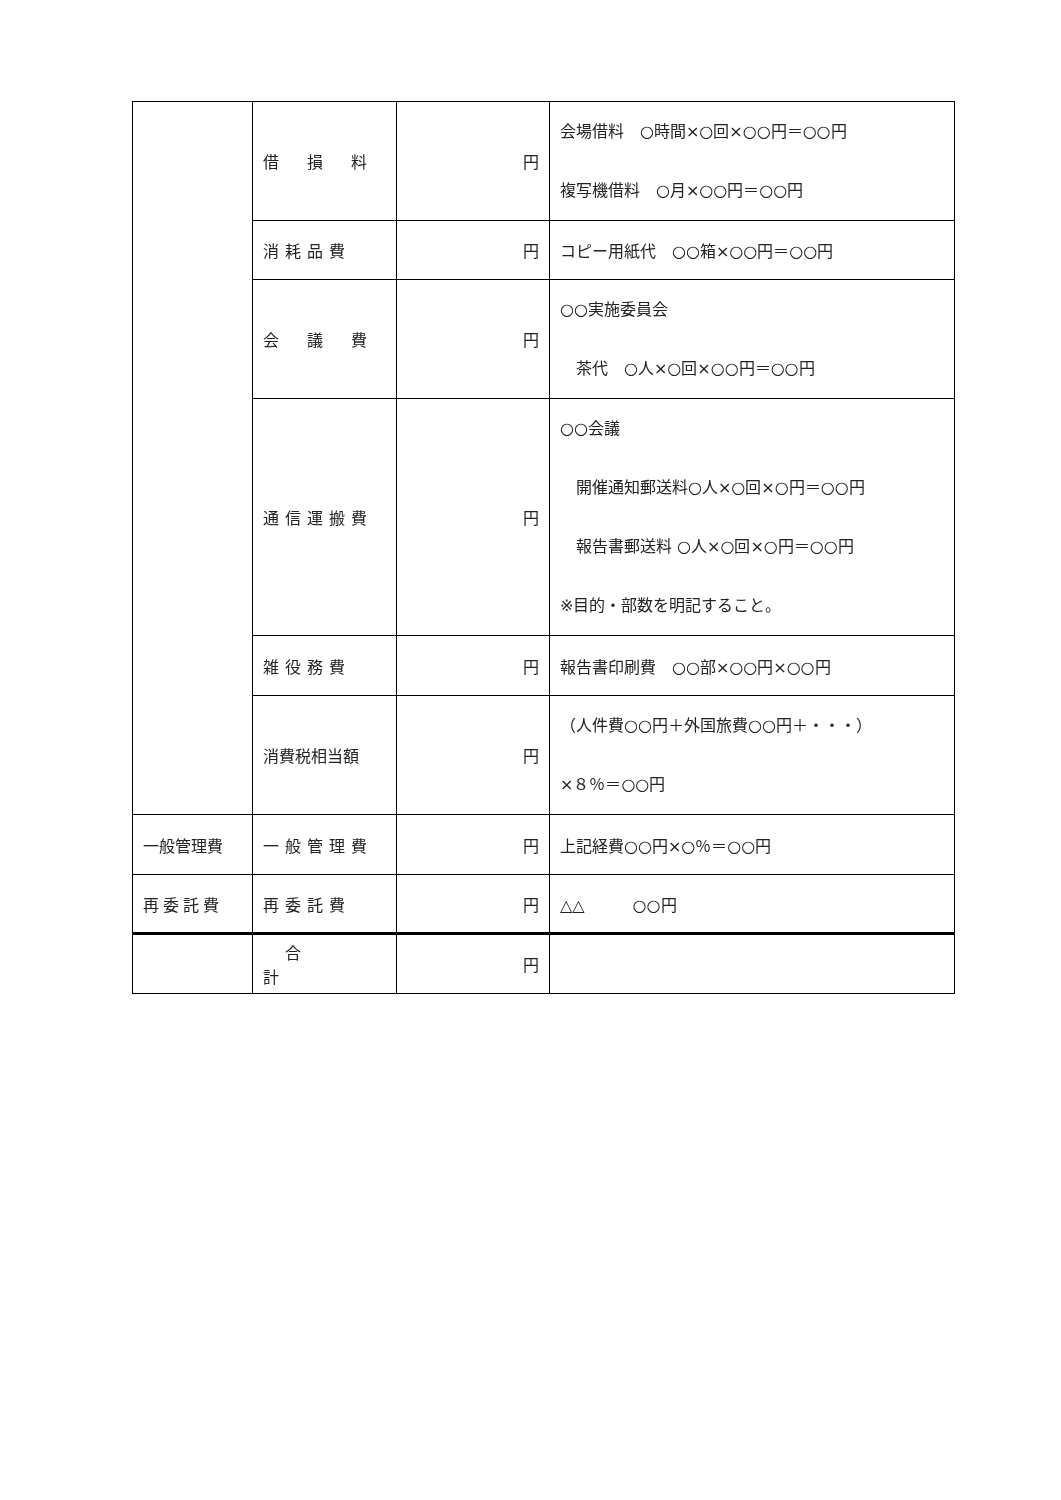| | 借 損 料 | 円 | 会場借料 ○時間×○回×○○円＝○○円 複写機借料 ○月×○○円＝○○円 |
| | 消耗品費 | 円 | コピー用紙代 ○○箱×○○円＝○○円 |
| | 会 議 費 | 円 | ○○実施委員会 茶代 ○人×○回×○○円＝○○円 |
| | 通信運搬費 | 円 | ○○会議 開催通知郵送料○人×○回×○円＝○○円 報告書郵送料 ○人×○回×○円＝○○円 ※目的・部数を明記すること。 |
| | 雑役務費 | 円 | 報告書印刷費 ○○部×○○円×○○円 |
| | 消費税相当額 | 円 | （人件費○○円＋外国旅費○○円＋・・・） ×８％＝○○円 |
| 一般管理費 | 一般管理費 | 円 | 上記経費○○円×○％＝○○円 |
| 再委託費 | 再委託費 | 円 | △△ ○○円 |
| | 合 計 | 円 | |